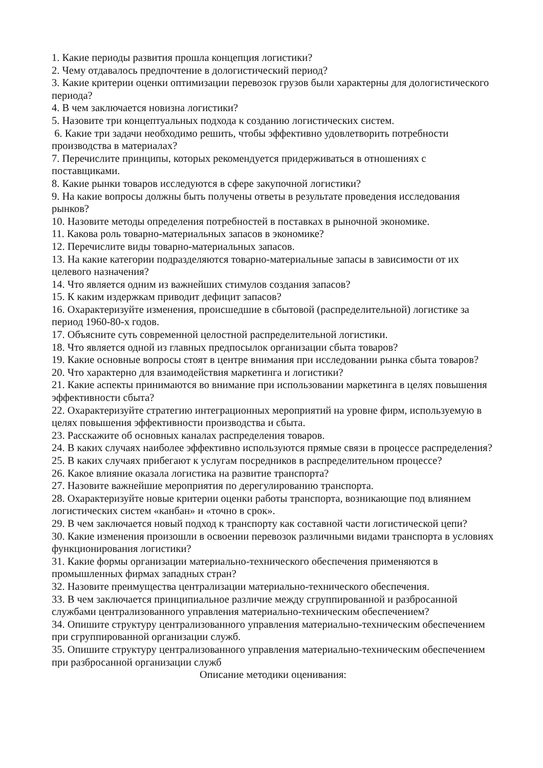1. Какие периоды развития прошла концепция логистики?
2. Чему отдавалось предпочтение в дологистический период?
3. Какие критерии оценки оптимизации перевозок грузов были характерны для дологистического периода?
4. В чем заключается новизна логистики?
5. Назовите три концептуальных подхода к созданию логистических систем.
6. Какие три задачи необходимо решить, чтобы эффективно удовлетворить потребности производства в материалах?
7. Перечислите принципы, которых рекомендуется придерживаться в отношениях с поставщиками.
8. Какие рынки товаров исследуются в сфере закупочной логистики?
9. На какие вопросы должны быть получены ответы в результате проведения исследования рынков?
10. Назовите методы определения потребностей в поставках в рыночной экономике.
11. Какова роль товарно-материальных запасов в экономике?
12. Перечислите виды товарно-материальных запасов.
13. На какие категории подразделяются товарно-материальные запасы в зависимости от их целевого назначения?
14. Что является одним из важнейших стимулов создания запасов?
15. К каким издержкам приводит дефицит запасов?
16. Охарактеризуйте изменения, происшедшие в сбытовой (распределительной) логистике за период 1960-80-х годов.
17. Объясните суть современной целостной распределительной логистики.
18. Что является одной из главных предпосылок организации сбыта товаров?
19. Какие основные вопросы стоят в центре внимания при исследовании рынка сбыта товаров?
20. Что характерно для взаимодействия маркетинга и логистики?
21. Какие аспекты принимаются во внимание при использовании маркетинга в целях повышения эффективности сбыта?
22. Охарактеризуйте стратегию интеграционных мероприятий на уровне фирм, используемую в целях повышения эффективности производства и сбыта.
23. Расскажите об основных каналах распределения товаров.
24. В каких случаях наиболее эффективно используются прямые связи в процессе распределения?
25. В каких случаях прибегают к услугам посредников в распределительном процессе?
26. Какое влияние оказала логистика на развитие транспорта?
27. Назовите важнейшие мероприятия по дерегулированию транспорта.
28. Охарактеризуйте новые критерии оценки работы транспорта, возникающие под влиянием логистических систем «канбан» и «точно в срок».
29. В чем заключается новый подход к транспорту как составной части логистической цепи?
30. Какие изменения произошли в освоении перевозок различными видами транспорта в условиях функционирования логистики?
31. Какие формы организации материально-технического обеспечения применяются в промышленных фирмах западных стран?
32. Назовите преимущества централизации материально-технического обеспечения.
33. В чем заключается принципиальное различие между сгруппированной и разбросанной службами централизованного управления материально-техническим обеспечением?
34. Опишите структуру централизованного управления материально-техническим обеспечением при сгруппированной организации служб.
35. Опишите структуру централизованного управления материально-техническим обеспечением при разбросанной организации служб
Описание методики оценивания: